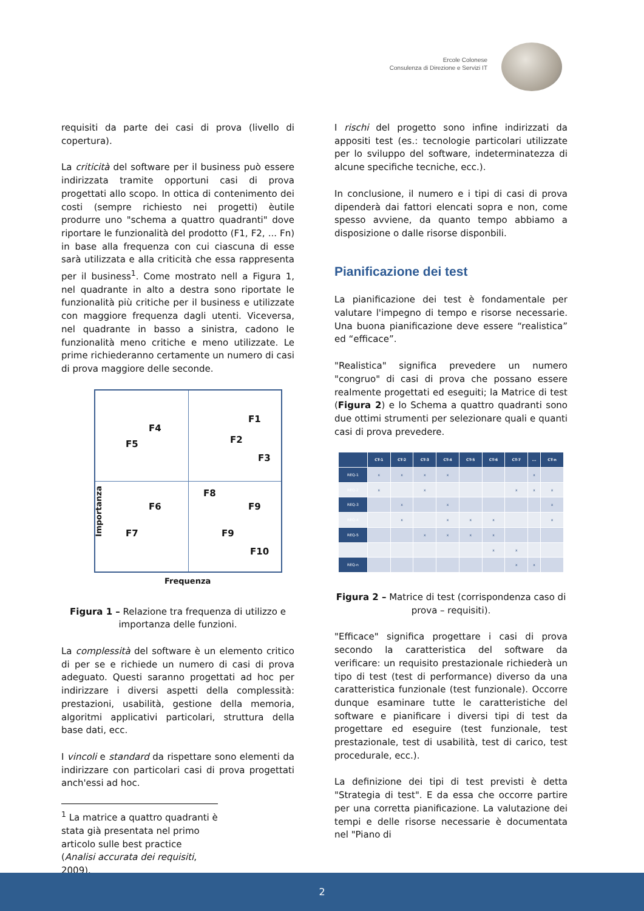Ercole Colonese
Consulenza di Direzione e Servizi IT
requisiti da parte dei casi di prova (livello di copertura).
La criticità del software per il business può essere indirizzata tramite opportuni casi di prova progettati allo scopo. In ottica di contenimento dei costi (sempre richiesto nei progetti) èutile produrre uno "schema a quattro quadranti" dove riportare le funzionalità del prodotto (F1, F2, ... Fn) in base alla frequenza con cui ciascuna di esse sarà utilizzata e alla criticità che essa rappresenta per il business<sup>1</sup>. Come mostrato nell a Figura 1, nel quadrante in alto a destra sono riportate le funzionalità più critiche per il business e utilizzate con maggiore frequenza dagli utenti. Viceversa, nel quadrante in basso a sinistra, cadono le funzionalità meno critiche e meno utilizzate. Le prime richiederanno certamente un numero di casi di prova maggiore delle seconde.
F4
F5
F1
F2
F3
F8
F6 F9
F7 F9
F10
Importanza
Frequenza
Figura 1 – Relazione tra frequenza di utilizzo e importanza delle funzioni.
La complessità del software è un elemento critico di per se e richiede un numero di casi di prova adeguato. Questi saranno progettati ad hoc per indirizzare i diversi aspetti della complessità: prestazioni, usabilità, gestione della memoria, algoritmi applicativi particolari, struttura della base dati, ecc.
I vincoli e standard da rispettare sono elementi da indirizzare con particolari casi di prova progettati anch'essi ad hoc.
<sup>1</sup> La matrice a quattro quadranti è stata già presentata nel primo articolo sulle best practice (Analisi accurata dei requisiti, 2009).
I rischi del progetto sono infine indirizzati da appositi test (es.: tecnologie particolari utilizzate per lo sviluppo del software, indeterminatezza di alcune specifiche tecniche, ecc.).
In conclusione, il numero e i tipi di casi di prova dipenderà dai fattori elencati sopra e non, come spesso avviene, da quanto tempo abbiamo a disposizione o dalle risorse disponbili.
Pianificazione dei test
La pianificazione dei test è fondamentale per valutare l'impegno di tempo e risorse necessarie. Una buona pianificazione deve essere “realistica” ed “efficace”.
"Realistica" significa prevedere un numero "congruo" di casi di prova che possano essere realmente progettati ed eseguiti; la Matrice di test (Figura 2) e lo Schema a quattro quadranti sono due ottimi strumenti per selezionare quali e quanti casi di prova prevedere.
| | CT-1 | CT-2 | CT-3 | CT-4 | CT-5 | CT-6 | CT-7 | ... | CT-n |
| --- | --- | --- | --- | --- | --- | --- | --- | --- | --- |
| REQ-1 | x | x | x | x | | | | x | |
| REQ-2 | x | | x | | | | x | x | x |
| REQ-3 | | x | | x | | | | | x |
| REQ-4 | | x | | x | x | x | | | x |
| REQ-5 | | | x | x | x | x | | | |
| ... | | | | | | x | x | | |
| REQ-n | | | | | | | x | x | |
Figura 2 – Matrice di test (corrispondenza caso di prova – requisiti).
"Efficace" significa progettare i casi di prova secondo la caratteristica del software da verificare: un requisito prestazionale richiederà un tipo di test (test di performance) diverso da una caratteristica funzionale (test funzionale). Occorre dunque esaminare tutte le caratteristiche del software e pianificare i diversi tipi di test da progettare ed eseguire (test funzionale, test prestazionale, test di usabilità, test di carico, test procedurale, ecc.).
La definizione dei tipi di test previsti è detta "Strategia di test". E da essa che occorre partire per una corretta pianificazione. La valutazione dei tempi e delle risorse necessarie è documentata nel "Piano di
2